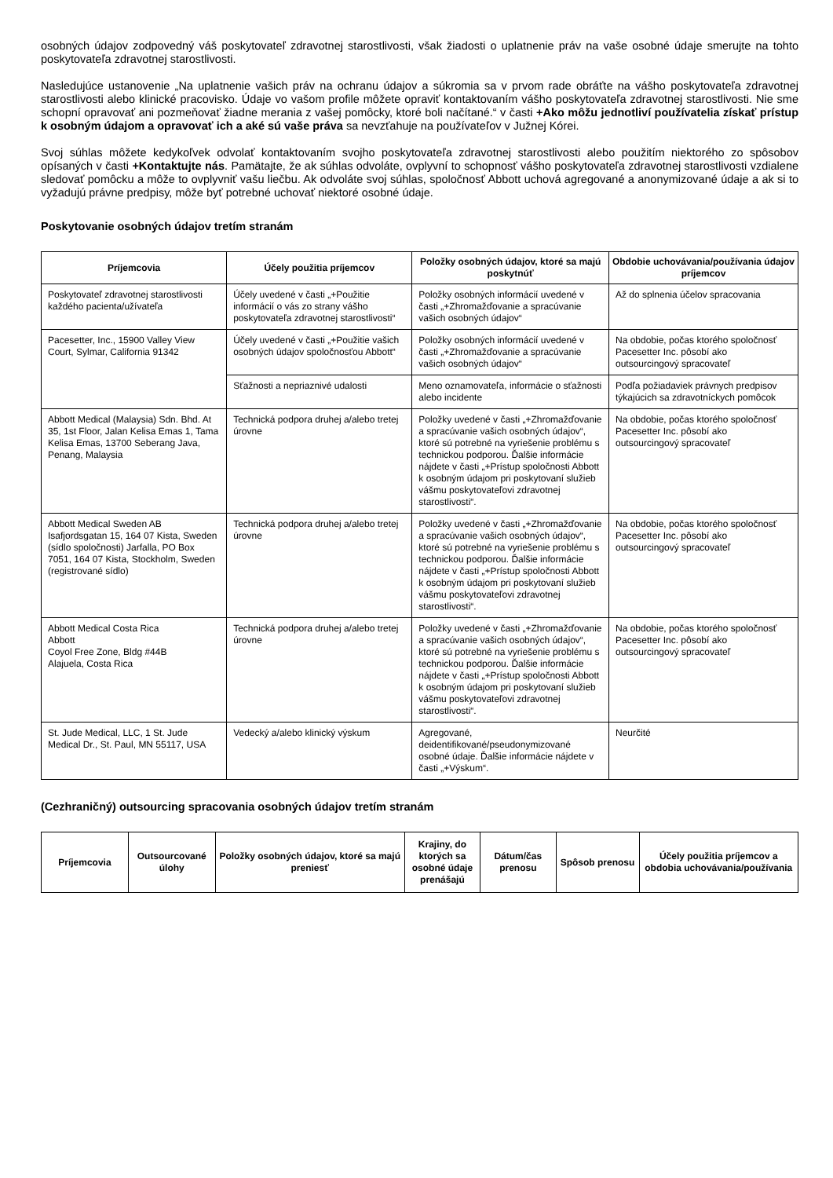osobných údajov zodpovedný váš poskytovateľ zdravotnej starostlivosti, však žiadosti o uplatnenie práv na vaše osobné údaje smerujte na tohto poskytovateľa zdravotnej starostlivosti.
Nasledujúce ustanovenie „Na uplatnenie vašich práv na ochranu údajov a súkromia sa v prvom rade obráťte na vášho poskytovateľa zdravotnej starostlivosti alebo klinické pracovisko. Údaje vo vašom profile môžete opraviť kontaktovaním vášho poskytovateľa zdravotnej starostlivosti. Nie sme schopní opravovať ani pozmeňovať žiadne merania z vašej pomôcky, ktoré boli načítané.“ v časti +Ako môžu jednotliví používatelia získať prístup k osobným údajom a opravovať ich a aké sú vaše práva sa nevzťahuje na používateľov v Južnej Kórei.
Svoj súhlas môžete kedykoľvek odvolať kontaktovaním svojho poskytovateľa zdravotnej starostlivosti alebo použitím niektorého zo spôsobov opísaných v časti +Kontaktujte nás. Pamätajte, že ak súhlas odvoláte, ovplyvní to schopnosť vášho poskytovateľa zdravotnej starostlivosti vzdialene sledovať pomôcku a môže to ovplyvniť vašu liečbu. Ak odvoláte svoj súhlas, spoločnosť Abbott uchová agregované a anonymizované údaje a ak si to vyžadujú právne predpisy, môže byť potrebné uchovať niektoré osobné údaje.
Poskytovanie osobných údajov tretím stranám
| Príjemcovia | Účely použitia príjemcov | Položky osobných údajov, ktoré sa majú poskytnúť | Obdobie uchovávania/používania údajov príjemcov |
| --- | --- | --- | --- |
| Poskytovateľ zdravotnej starostlivosti každého pacienta/užívateľa | Účely uvedené v časti „+Použitie informácií o vás zo strany vášho poskytovateľa zdravotnej starostlivosti“ | Položky osobných informácií uvedené v časti „+Zhromažďovanie a spracúvanie vašich osobných údajov“ | Až do splnenia účelov spracovania |
| Pacesetter, Inc., 15900 Valley View Court, Sylmar, California 91342 | Účely uvedené v časti „+Použitie vašich osobných údajov spoločnosťou Abbott“ | Položky osobných informácií uvedené v časti „+Zhromažďovanie a spracúvanie vašich osobných údajov“ | Na obdobie, počas ktorého spoločnosť Pacesetter Inc. pôsobí ako outsourcingový spracovateľ |
| | Sťažnosti a nepriaznivé udalosti | Meno oznamovateľa, informácie o sťažnosti alebo incidente | Podľa požiadaviek právnych predpisov týkajúcich sa zdravotníckych pomôcok |
| Abbott Medical (Malaysia) Sdn. Bhd. At 35, 1st Floor, Jalan Kelisa Emas 1, Tama Kelisa Emas, 13700 Seberang Java, Penang, Malaysia | Technická podpora druhej a/alebo tretej úrovne | Položky uvedené v časti „+Zhromažďovanie a spracúvanie vašich osobných údajov“, ktoré sú potrebné na vyriešenie problému s technickou podporou. Ďalšie informácie nájdete v časti „+Prístup spoločnosti Abbott k osobným údajom pri poskytovaní služieb vášmu poskytovateľovi zdravotnej starostlivosti“. | Na obdobie, počas ktorého spoločnosť Pacesetter Inc. pôsobí ako outsourcingový spracovateľ |
| Abbott Medical Sweden AB Isafjordsgatan 15, 164 07 Kista, Sweden (sídlo spoločnosti) Jarfalla, PO Box 7051, 164 07 Kista, Stockholm, Sweden (registrované sídlo) | Technická podpora druhej a/alebo tretej úrovne | Položky uvedené v časti „+Zhromažďovanie a spracúvanie vašich osobných údajov“, ktoré sú potrebné na vyriešenie problému s technickou podporou. Ďalšie informácie nájdete v časti „+Prístup spoločnosti Abbott k osobným údajom pri poskytovaní služieb vášmu poskytovateľovi zdravotnej starostlivosti“. | Na obdobie, počas ktorého spoločnosť Pacesetter Inc. pôsobí ako outsourcingový spracovateľ |
| Abbott Medical Costa Rica Abbott Coyol Free Zone, Bldg #44B Alajuela, Costa Rica | Technická podpora druhej a/alebo tretej úrovne | Položky uvedené v časti „+Zhromažďovanie a spracúvanie vašich osobných údajov“, ktoré sú potrebné na vyriešenie problému s technickou podporou. Ďalšie informácie nájdete v časti „+Prístup spoločnosti Abbott k osobným údajom pri poskytovaní služieb vášmu poskytovateľovi zdravotnej starostlivosti“. | Na obdobie, počas ktorého spoločnosť Pacesetter Inc. pôsobí ako outsourcingový spracovateľ |
| St. Jude Medical, LLC, 1 St. Jude Medical Dr., St. Paul, MN 55117, USA | Vedecký a/alebo klinický výskum | Agregované, deidentifikované/pseudonymizované osobné údaje. Ďalšie informácie nájdete v časti „+Výskum“. | Neurčité |
(Cezhraničný) outsourcing spracovania osobných údajov tretím stranám
| Príjemcovia | Outsourcované úlohy | Položky osobných údajov, ktoré sa majú preniesť | Krajiny, do ktorých sa osobné údaje prenášajú | Dátum/čas prenosu | Spôsob prenosu | Účely použitia príjemcov a obdobia uchovávania/používania |
| --- | --- | --- | --- | --- | --- | --- |